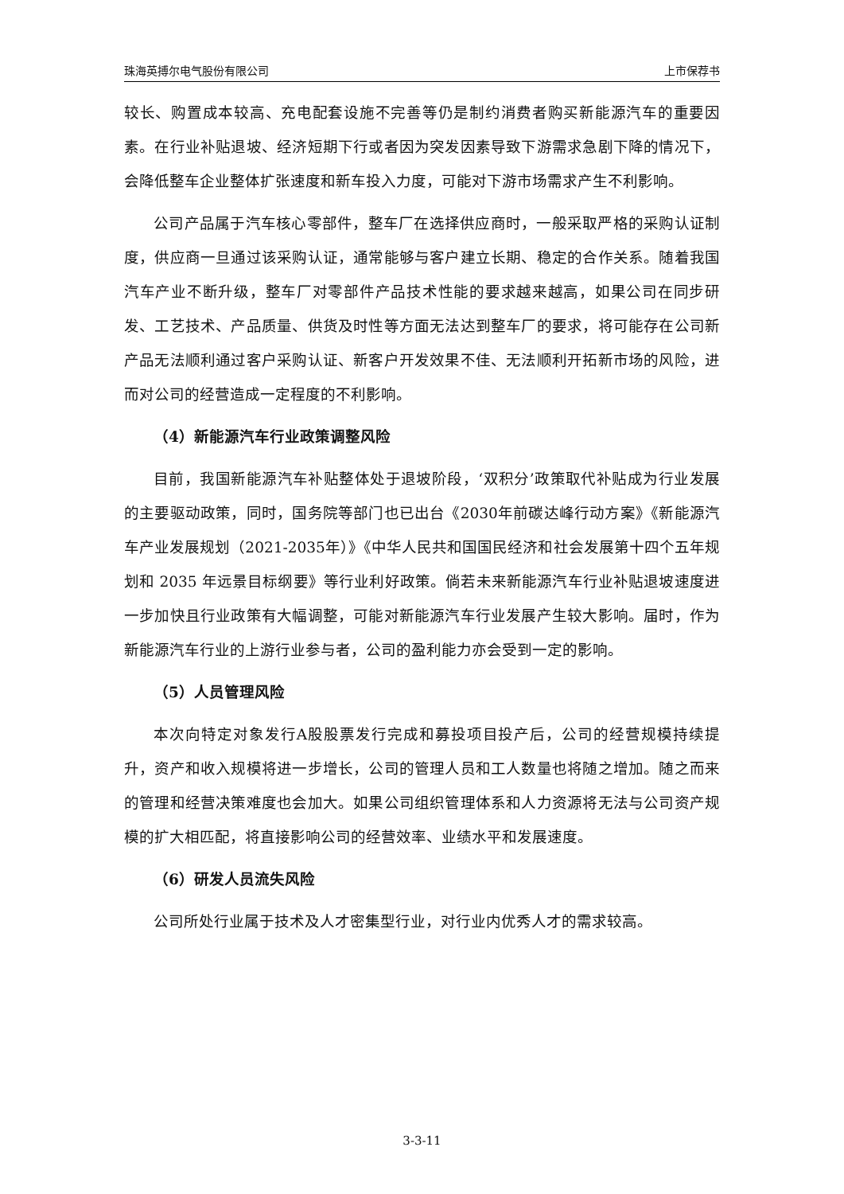珠海英搏尔电气股份有限公司 上市保荐书
较长、购置成本较高、充电配套设施不完善等仍是制约消费者购买新能源汽车的重要因素。在行业补贴退坡、经济短期下行或者因为突发因素导致下游需求急剧下降的情况下，会降低整车企业整体扩张速度和新车投入力度，可能对下游市场需求产生不利影响。
公司产品属于汽车核心零部件，整车厂在选择供应商时，一般采取严格的采购认证制度，供应商一旦通过该采购认证，通常能够与客户建立长期、稳定的合作关系。随着我国汽车产业不断升级，整车厂对零部件产品技术性能的要求越来越高，如果公司在同步研发、工艺技术、产品质量、供货及时性等方面无法达到整车厂的要求，将可能存在公司新产品无法顺利通过客户采购认证、新客户开发效果不佳、无法顺利开拓新市场的风险，进而对公司的经营造成一定程度的不利影响。
（4）新能源汽车行业政策调整风险
目前，我国新能源汽车补贴整体处于退坡阶段，‘双积分’政策取代补贴成为行业发展的主要驱动政策，同时，国务院等部门也已出台《2030年前碳达峰行动方案》《新能源汽车产业发展规划（2021-2035年）》《中华人民共和国国民经济和社会发展第十四个五年规划和 2035 年远景目标纲要》等行业利好政策。倘若未来新能源汽车行业补贴退坡速度进一步加快且行业政策有大幅调整，可能对新能源汽车行业发展产生较大影响。届时，作为新能源汽车行业的上游行业参与者，公司的盈利能力亦会受到一定的影响。
（5）人员管理风险
本次向特定对象发行A股股票发行完成和募投项目投产后，公司的经营规模持续提升，资产和收入规模将进一步增长，公司的管理人员和工人数量也将随之增加。随之而来的管理和经营决策难度也会加大。如果公司组织管理体系和人力资源将无法与公司资产规模的扩大相匹配，将直接影响公司的经营效率、业绩水平和发展速度。
（6）研发人员流失风险
公司所处行业属于技术及人才密集型行业，对行业内优秀人才的需求较高。
3-3-11